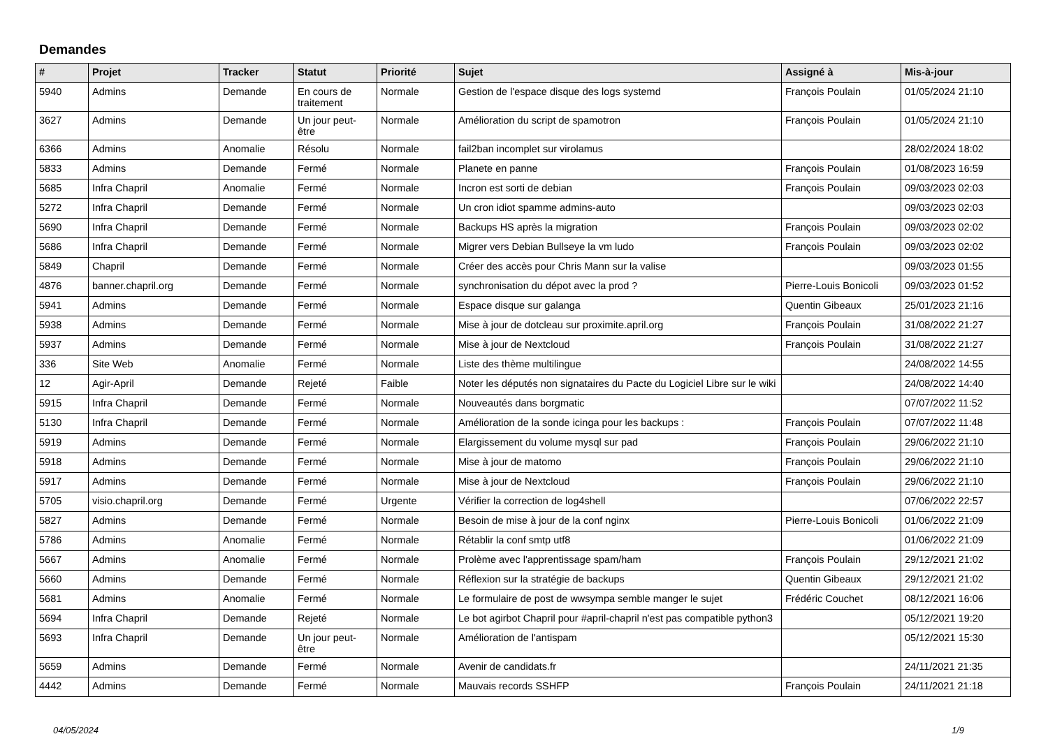Demandes
| # | Projet | Tracker | Statut | Priorité | Sujet | Assigné à | Mis-à-jour |
| --- | --- | --- | --- | --- | --- | --- | --- |
| 5940 | Admins | Demande | En cours de traitement | Normale | Gestion de l'espace disque des logs systemd | François Poulain | 01/05/2024 21:10 |
| 3627 | Admins | Demande | Un jour peut-être | Normale | Amélioration du script de spamotron | François Poulain | 01/05/2024 21:10 |
| 6366 | Admins | Anomalie | Résolu | Normale | fail2ban incomplet sur virolamus | | 28/02/2024 18:02 |
| 5833 | Admins | Demande | Fermé | Normale | Planete en panne | François Poulain | 01/08/2023 16:59 |
| 5685 | Infra Chapril | Anomalie | Fermé | Normale | Incron est sorti de debian | François Poulain | 09/03/2023 02:03 |
| 5272 | Infra Chapril | Demande | Fermé | Normale | Un cron idiot spamme admins-auto | | 09/03/2023 02:03 |
| 5690 | Infra Chapril | Demande | Fermé | Normale | Backups HS après la migration | François Poulain | 09/03/2023 02:02 |
| 5686 | Infra Chapril | Demande | Fermé | Normale | Migrer vers Debian Bullseye la vm ludo | François Poulain | 09/03/2023 02:02 |
| 5849 | Chapril | Demande | Fermé | Normale | Créer des accès pour Chris Mann sur la valise | | 09/03/2023 01:55 |
| 4876 | banner.chapril.org | Demande | Fermé | Normale | synchronisation du dépot avec la prod ? | Pierre-Louis Bonicoli | 09/03/2023 01:52 |
| 5941 | Admins | Demande | Fermé | Normale | Espace disque sur galanga | Quentin Gibeaux | 25/01/2023 21:16 |
| 5938 | Admins | Demande | Fermé | Normale | Mise à jour de dotcleau sur proximite.april.org | François Poulain | 31/08/2022 21:27 |
| 5937 | Admins | Demande | Fermé | Normale | Mise à jour de Nextcloud | François Poulain | 31/08/2022 21:27 |
| 336 | Site Web | Anomalie | Fermé | Normale | Liste des thème multilingue | | 24/08/2022 14:55 |
| 12 | Agir-April | Demande | Rejeté | Faible | Noter les députés non signataires du Pacte du Logiciel Libre sur le wiki | | 24/08/2022 14:40 |
| 5915 | Infra Chapril | Demande | Fermé | Normale | Nouveautés dans borgmatic | | 07/07/2022 11:52 |
| 5130 | Infra Chapril | Demande | Fermé | Normale | Amélioration de la sonde icinga pour les backups : | François Poulain | 07/07/2022 11:48 |
| 5919 | Admins | Demande | Fermé | Normale | Elargissement du volume mysql sur pad | François Poulain | 29/06/2022 21:10 |
| 5918 | Admins | Demande | Fermé | Normale | Mise à jour de matomo | François Poulain | 29/06/2022 21:10 |
| 5917 | Admins | Demande | Fermé | Normale | Mise à jour de Nextcloud | François Poulain | 29/06/2022 21:10 |
| 5705 | visio.chapril.org | Demande | Fermé | Urgente | Vérifier la correction de log4shell | | 07/06/2022 22:57 |
| 5827 | Admins | Demande | Fermé | Normale | Besoin de mise à jour de la conf nginx | Pierre-Louis Bonicoli | 01/06/2022 21:09 |
| 5786 | Admins | Anomalie | Fermé | Normale | Rétablir la conf smtp utf8 | | 01/06/2022 21:09 |
| 5667 | Admins | Anomalie | Fermé | Normale | Prolème avec l'apprentissage spam/ham | François Poulain | 29/12/2021 21:02 |
| 5660 | Admins | Demande | Fermé | Normale | Réflexion sur la stratégie de backups | Quentin Gibeaux | 29/12/2021 21:02 |
| 5681 | Admins | Anomalie | Fermé | Normale | Le formulaire de post de wwsympa semble manger le sujet | Frédéric Couchet | 08/12/2021 16:06 |
| 5694 | Infra Chapril | Demande | Rejeté | Normale | Le bot agirbot Chapril pour #april-chapril n'est pas compatible python3 | | 05/12/2021 19:20 |
| 5693 | Infra Chapril | Demande | Un jour peut-être | Normale | Amélioration de l'antispam | | 05/12/2021 15:30 |
| 5659 | Admins | Demande | Fermé | Normale | Avenir de candidats.fr | | 24/11/2021 21:35 |
| 4442 | Admins | Demande | Fermé | Normale | Mauvais records SSHFP | François Poulain | 24/11/2021 21:18 |
04/05/2024 1/9